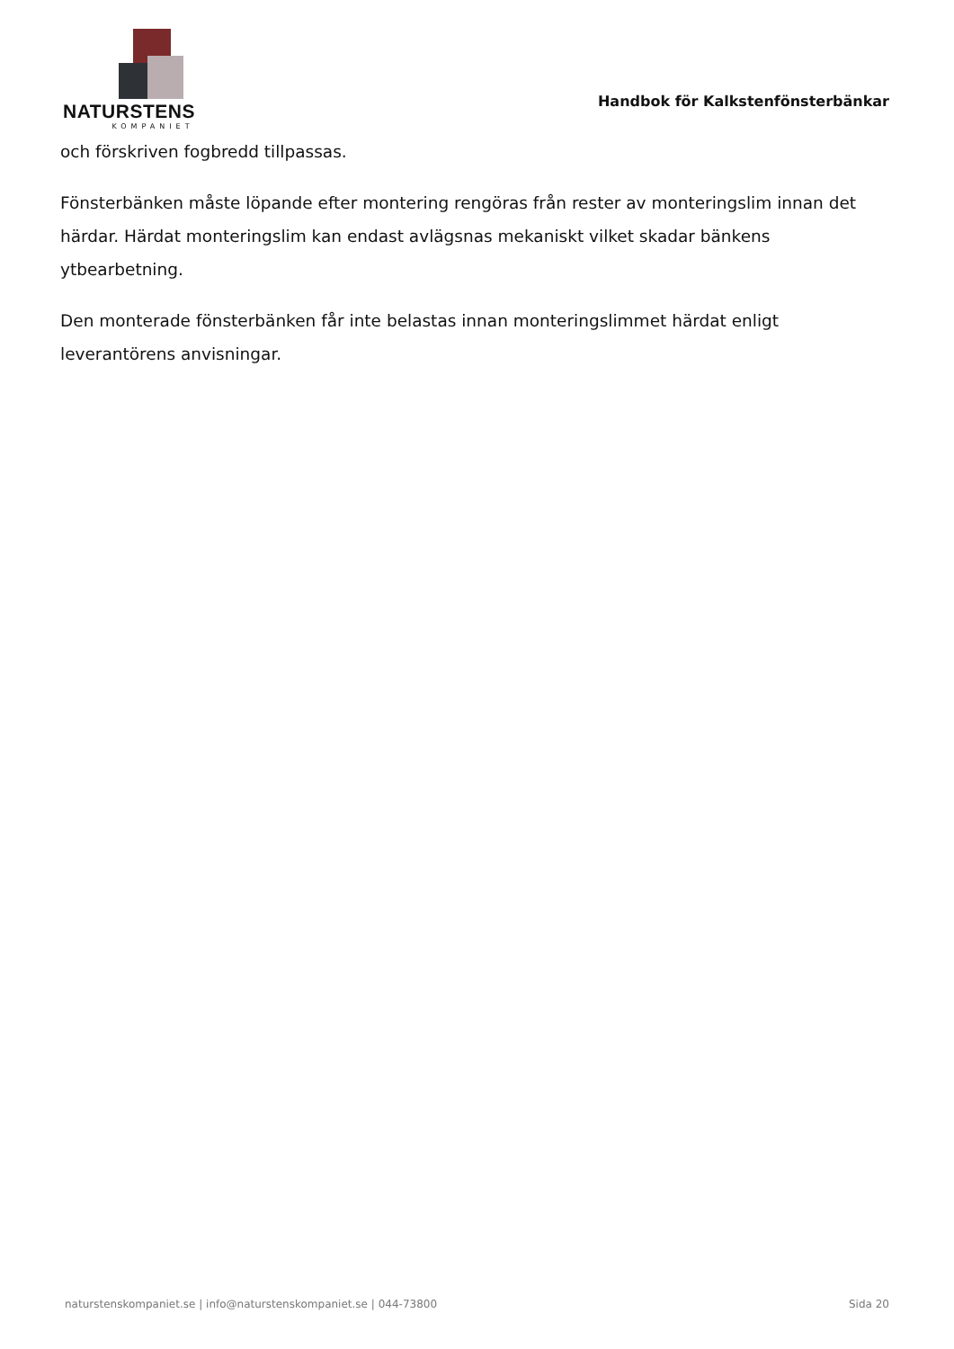NATURSTENS
KOMPANIET
Handbok för Kalkstenfönsterbänkar
och förskriven fogbredd tillpassas.
Fönsterbänken måste löpande efter montering rengöras från rester av monteringslim innan det härdar. Härdat monteringslim kan endast avlägsnas mekaniskt vilket skadar bänkens ytbearbetning.
Den monterade fönsterbänken får inte belastas innan monteringslimmet härdat enligt leverantörens anvisningar.
naturstenskompaniet.se | info@naturstenskompaniet.se | 044-73800 Sida 20